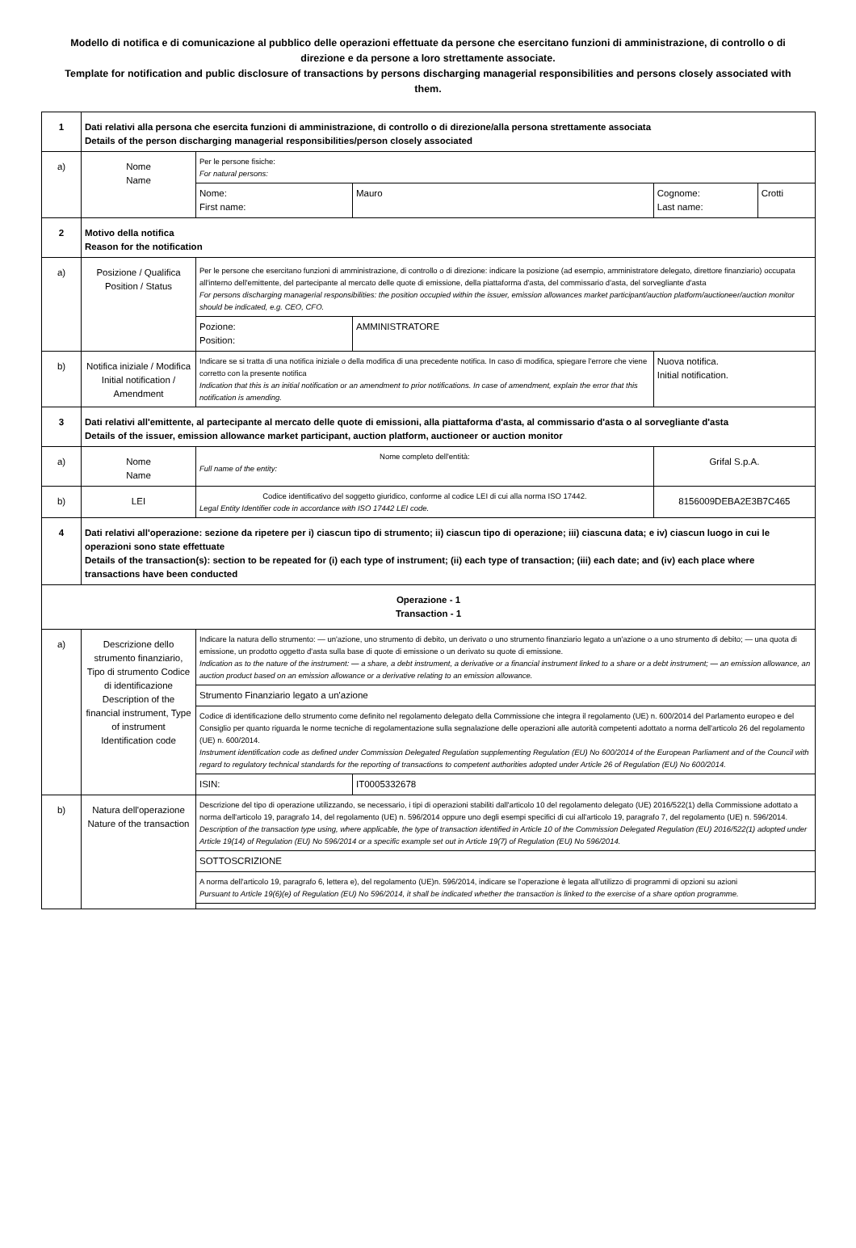Modello di notifica e di comunicazione al pubblico delle operazioni effettuate da persone che esercitano funzioni di amministrazione, di controllo o di direzione e da persone a loro strettamente associate.
Template for notification and public disclosure of transactions by persons discharging managerial responsibilities and persons closely associated with them.
| 1 | Dati relativi alla persona che esercita funzioni di amministrazione, di controllo o di direzione/alla persona strettamente associata Details of the person discharging managerial responsibilities/person closely associated | | | | |
| a) | Nome Name | Per le persone fisiche: For natural persons: | | | |
| | | Nome: First name: | Mauro | Cognome: Last name: | Crotti |
| 2 | Motivo della notifica Reason for the notification | | | | |
| a) | Posizione / Qualifica Position / Status | Per le persone che esercitano funzioni di amministrazione, di controllo o di direzione: indicare la posizione (ad esempio, amministratore delegato, direttore finanziario) occupata all'interno dell'emittente, del partecipante al mercato delle quote di emissione, della piattaforma d'asta, del commissario d'asta, del sorvegliante d'asta For persons discharging managerial responsibilities: the position occupied within the issuer, emission allowances market participant/auction platform/auctioneer/auction monitor should be indicated, e.g. CEO, CFO. | | | |
| | | Pozione: Position: | AMMINISTRATORE | | |
| b) | Notifica iniziale / Modifica Initial notification / Amendment | Indicare se si tratta di una notifica iniziale o della modifica di una precedente notifica. In caso di modifica, spiegare l'errore che viene corretto con la presente notifica Indication that this is an initial notification or an amendment to prior notifications. In case of amendment, explain the error that this notification is amending. | | Nuova notifica. Initial notification. | |
| 3 | Dati relativi all'emittente, al partecipante al mercato delle quote di emissioni, alla piattaforma d'asta, al commissario d'asta o al sorvegliante d'asta Details of the issuer, emission allowance market participant, auction platform, auctioneer or auction monitor | | | | |
| a) | Nome Name | Nome completo dell'entità: Full name of the entity: | | Grifal S.p.A. | |
| b) | LEI | Codice identificativo del soggetto giuridico, conforme al codice LEI di cui alla norma ISO 17442. Legal Entity Identifier code in accordance with ISO 17442 LEI code. | | 8156009DEBA2E3B7C465 | |
| 4 | Dati relativi all'operazione: sezione da ripetere per i) ciascun tipo di strumento; ii) ciascun tipo di operazione; iii) ciascuna data; e iv) ciascun luogo in cui le operazioni sono state effettuate Details of the transaction(s): section to be repeated for (i) each type of instrument; (ii) each type of transaction; (iii) each date; and (iv) each place where transactions have been conducted | | | | |
| Operazione - 1 Transaction - 1 | | | | | |
| a) | Descrizione dello strumento finanziario, Tipo di strumento Codice di identificazione Description of the financial instrument, Type of instrument Identification code | Indicare la natura dello strumento: — un'azione, uno strumento di debito, un derivato o uno strumento finanziario legato a un'azione o a uno strumento di debito; — una quota di emissione, un prodotto oggetto d'asta sulla base di quote di emissione o un derivato su quote di emissione. Indication as to the nature of the instrument: — a share, a debt instrument, a derivative or a financial instrument linked to a share or a debt instrument; — an emission allowance, an auction product based on an emission allowance or a derivative relating to an emission allowance. | | | |
| | | Strumento Finanziario legato a un'azione | | | |
| | | Codice di identificazione dello strumento come definito nel regolamento delegato della Commissione che integra il regolamento (UE) n. 600/2014 del Parlamento europeo e del Consiglio per quanto riguarda le norme tecniche di regolamentazione sulla segnalazione delle operazioni alle autorità competenti adottato a norma dell'articolo 26 del regolamento (UE) n. 600/2014. Instrument identification code as defined under Commission Delegated Regulation supplementing Regulation (EU) No 600/2014 of the European Parliament and of the Council with regard to regulatory technical standards for the reporting of transactions to competent authorities adopted under Article 26 of Regulation (EU) No 600/2014. | | | |
| | | ISIN: | IT0005332678 | | |
| b) | Natura dell'operazione Nature of the transaction | Descrizione del tipo di operazione utilizzando, se necessario, i tipi di operazioni stabiliti dall'articolo 10 del regolamento delegato (UE) 2016/522(1) della Commissione adottato a norma dell'articolo 19, paragrafo 14, del regolamento (UE) n. 596/2014 oppure uno degli esempi specifici di cui all'articolo 19, paragrafo 7, del regolamento (UE) n. 596/2014. Description of the transaction type using, where applicable, the type of transaction identified in Article 10 of the Commission Delegated Regulation (EU) 2016/522(1) adopted under Article 19(14) of Regulation (EU) No 596/2014 or a specific example set out in Article 19(7) of Regulation (EU) No 596/2014. | | | |
| | | SOTTOSCRIZIONE | | | |
| | | A norma dell'articolo 19, paragrafo 6, lettera e), del regolamento (UE)n. 596/2014, indicare se l'operazione è legata all'utilizzo di programmi di opzioni su azioni Pursuant to Article 19(6)(e) of Regulation (EU) No 596/2014, it shall be indicated whether the transaction is linked to the exercise of a share option programme. | | | |